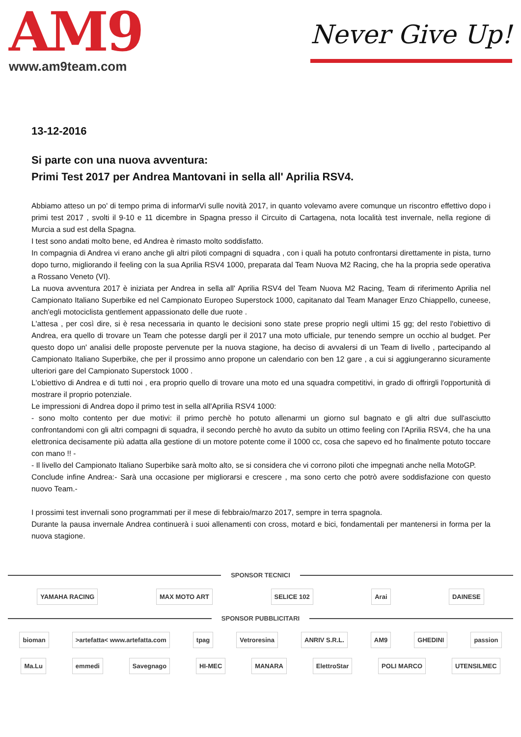AM9
www.am9team.com
Never Give Up!
13-12-2016
Si parte con una nuova avventura:
Primi Test 2017 per Andrea Mantovani in sella all' Aprilia RSV4.
Abbiamo atteso un po' di tempo prima di informarVi sulle novità 2017, in quanto volevamo avere comunque un riscontro effettivo dopo i primi test 2017 , svolti il 9-10 e 11 dicembre in Spagna presso il Circuito di Cartagena, nota località test invernale, nella regione di Murcia a sud est della Spagna.
I test sono andati molto bene, ed Andrea è rimasto molto soddisfatto.
In compagnia di Andrea vi erano anche gli altri piloti compagni di squadra , con i quali ha potuto confrontarsi direttamente in pista, turno dopo turno, migliorando il feeling con la sua Aprilia RSV4 1000, preparata dal Team Nuova M2 Racing, che ha la propria sede operativa a Rossano Veneto (VI).
La nuova avventura 2017 è iniziata per Andrea in sella all' Aprilia RSV4 del Team Nuova M2 Racing, Team di riferimento Aprilia nel Campionato Italiano Superbike ed nel Campionato Europeo Superstock 1000, capitanato dal Team Manager Enzo Chiappello, cuneese, anch'egli motociclista gentlement appassionato delle due ruote .
L'attesa , per così dire, si è resa necessaria in quanto le decisioni sono state prese proprio negli ultimi 15 gg; del resto l'obiettivo di Andrea, era quello di trovare un Team che potesse dargli per il 2017 una moto ufficiale, pur tenendo sempre un occhio al budget. Per questo dopo un' analisi delle proposte pervenute per la nuova stagione, ha deciso di avvalersi di un Team di livello , partecipando al Campionato Italiano Superbike, che per il prossimo anno propone un calendario con ben 12 gare , a cui si aggiungeranno sicuramente ulteriori gare del Campionato Superstock 1000 .
L'obiettivo di Andrea e di tutti noi , era proprio quello di trovare una moto ed una squadra competitivi, in grado di offrirgli l'opportunità di mostrare il proprio potenziale.
Le impressioni di Andrea dopo il primo test in sella all'Aprilia RSV4 1000:
- sono molto contento per due motivi: il primo perchè ho potuto allenarmi un giorno sul bagnato e gli altri due sull'asciutto confrontandomi con gli altri compagni di squadra, il secondo perchè ho avuto da subito un ottimo feeling con l'Aprilia RSV4, che ha una elettronica decisamente più adatta alla gestione di un motore potente come il 1000 cc, cosa che sapevo ed ho finalmente potuto toccare con mano !! -
- Il livello del Campionato Italiano Superbike sarà molto alto, se si considera che vi corrono piloti che impegnati anche nella MotoGP.
Conclude infine Andrea:- Sarà una occasione per migliorarsi e crescere , ma sono certo che potrò avere soddisfazione con questo nuovo Team.-
I prossimi test invernali sono programmati per il mese di febbraio/marzo 2017, sempre in terra spagnola.
Durante la pausa invernale Andrea continuerà i suoi allenamenti con cross, motard e bici, fondamentali per mantenersi in forma per la nuova stagione.
SPONSOR TECNICI
YAMAHA RACING MAX MOTO ART SELICE 102 Arai DAINESE
SPONSOR PUBBLICITARI
bioman >artefatta< www.artefatta.com tpag Vetroresina ANRIV S.R.L. AM9 GHEDINI passion
Ma.Lu emmedi Savegnago HI-MEC MANARA ElettroStar POLI MARCO UTENSILMEC